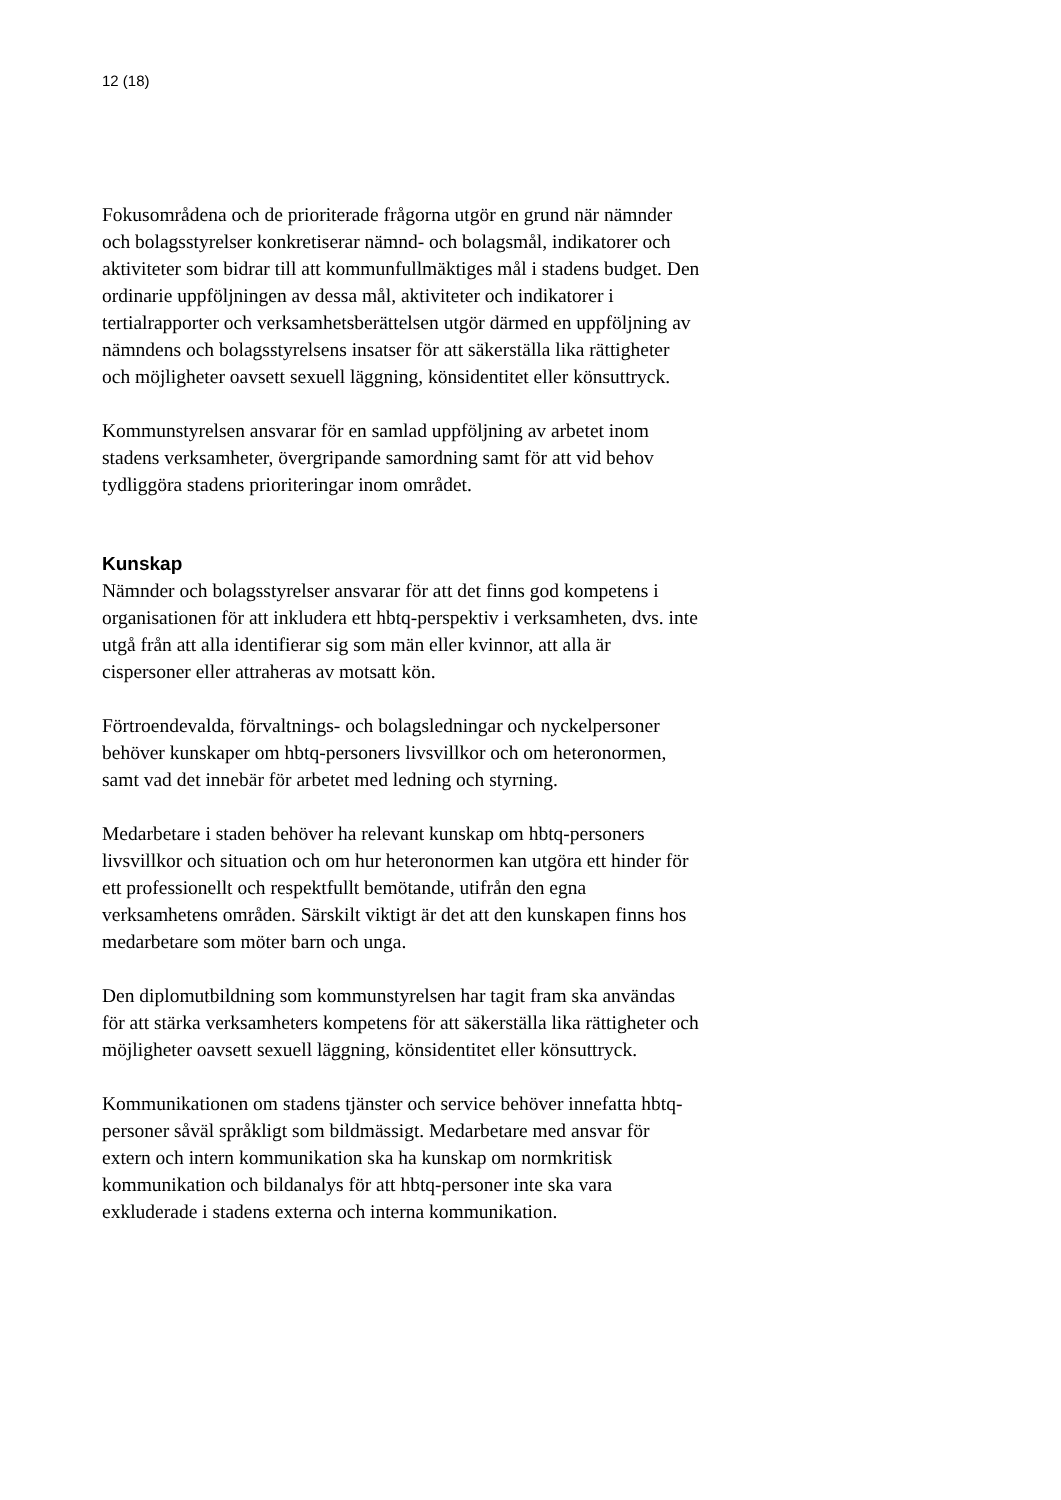12 (18)
Fokusområdena och de prioriterade frågorna utgör en grund när nämnder och bolagsstyrelser konkretiserar nämnd- och bolagsmål, indikatorer och aktiviteter som bidrar till att kommunfullmäktiges mål i stadens budget. Den ordinarie uppföljningen av dessa mål, aktiviteter och indikatorer i tertialrapporter och verksamhetsberättelsen utgör därmed en uppföljning av nämndens och bolagsstyrelsens insatser för att säkerställa lika rättigheter och möjligheter oavsett sexuell läggning, könsidentitet eller könsuttryck.
Kommunstyrelsen ansvarar för en samlad uppföljning av arbetet inom stadens verksamheter, övergripande samordning samt för att vid behov tydliggöra stadens prioriteringar inom området.
Kunskap
Nämnder och bolagsstyrelser ansvarar för att det finns god kompetens i organisationen för att inkludera ett hbtq-perspektiv i verksamheten, dvs. inte utgå från att alla identifierar sig som män eller kvinnor, att alla är cispersoner eller attraheras av motsatt kön.
Förtroendevalda, förvaltnings- och bolagsledningar och nyckelpersoner behöver kunskaper om hbtq-personers livsvillkor och om heteronormen, samt vad det innebär för arbetet med ledning och styrning.
Medarbetare i staden behöver ha relevant kunskap om hbtq-personers livsvillkor och situation och om hur heteronormen kan utgöra ett hinder för ett professionellt och respektfullt bemötande, utifrån den egna verksamhetens områden. Särskilt viktigt är det att den kunskapen finns hos medarbetare som möter barn och unga.
Den diplomutbildning som kommunstyrelsen har tagit fram ska användas för att stärka verksamheters kompetens för att säkerställa lika rättigheter och möjligheter oavsett sexuell läggning, könsidentitet eller könsuttryck.
Kommunikationen om stadens tjänster och service behöver innefatta hbtq-personer såväl språkligt som bildmässigt. Medarbetare med ansvar för extern och intern kommunikation ska ha kunskap om normkritisk kommunikation och bildanalys för att hbtq-personer inte ska vara exkluderade i stadens externa och interna kommunikation.